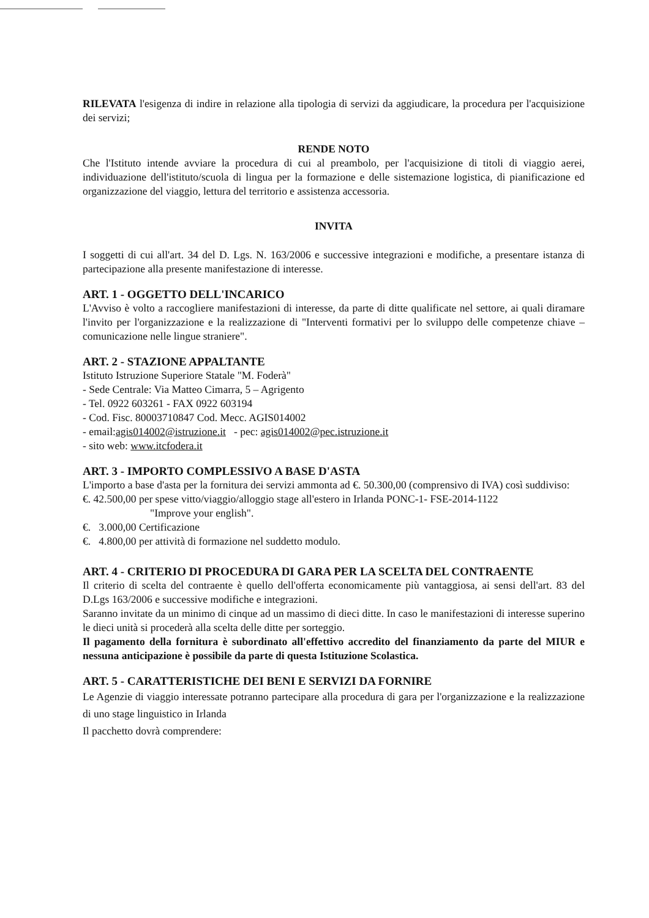RILEVATA l'esigenza di indire in relazione alla tipologia di servizi da aggiudicare, la procedura per l'acquisizione dei servizi;
RENDE NOTO
Che l'Istituto intende avviare la procedura di cui al preambolo, per l'acquisizione di titoli di viaggio aerei, individuazione dell'istituto/scuola di lingua per la formazione e delle sistemazione logistica, di pianificazione ed organizzazione del viaggio, lettura del territorio e assistenza accessoria.
INVITA
I soggetti di cui all'art. 34 del D. Lgs. N. 163/2006 e successive integrazioni e modifiche, a presentare istanza di partecipazione alla presente manifestazione di interesse.
ART. 1 - OGGETTO DELL'INCARICO
L'Avviso è volto a raccogliere manifestazioni di interesse, da parte di ditte qualificate nel settore, ai quali diramare l'invito per l'organizzazione e la realizzazione di "Interventi formativi per lo sviluppo delle competenze chiave – comunicazione nelle lingue straniere".
ART. 2 - STAZIONE APPALTANTE
Istituto Istruzione Superiore Statale "M. Foderà"
- Sede Centrale: Via Matteo Cimarra, 5 – Agrigento
- Tel. 0922 603261 - FAX 0922 603194
- Cod. Fisc. 80003710847 Cod. Mecc. AGIS014002
- email:agis014002@istruzione.it - pec: agis014002@pec.istruzione.it
- sito web: www.itcfodera.it
ART. 3 - IMPORTO COMPLESSIVO A BASE D'ASTA
L'importo a base d'asta per la fornitura dei servizi ammonta ad €. 50.300,00 (comprensivo di IVA) così suddiviso:
€. 42.500,00 per spese vitto/viaggio/alloggio stage all'estero in Irlanda PONC-1- FSE-2014-1122
"Improve your english".
€. 3.000,00 Certificazione
€. 4.800,00 per attività di formazione nel suddetto modulo.
ART. 4 - CRITERIO DI PROCEDURA DI GARA PER LA SCELTA DEL CONTRAENTE
Il criterio di scelta del contraente è quello dell'offerta economicamente più vantaggiosa, ai sensi dell'art. 83 del D.Lgs 163/2006 e successive modifiche e integrazioni.
Saranno invitate da un minimo di cinque ad un massimo di dieci ditte. In caso le manifestazioni di interesse superino le dieci unità si procederà alla scelta delle ditte per sorteggio.
Il pagamento della fornitura è subordinato all'effettivo accredito del finanziamento da parte del MIUR e nessuna anticipazione è possibile da parte di questa Istituzione Scolastica.
ART. 5 - CARATTERISTICHE DEI BENI E SERVIZI DA FORNIRE
Le Agenzie di viaggio interessate potranno partecipare alla procedura di gara per l'organizzazione e la realizzazione di uno stage linguistico in Irlanda
Il pacchetto dovrà comprendere: